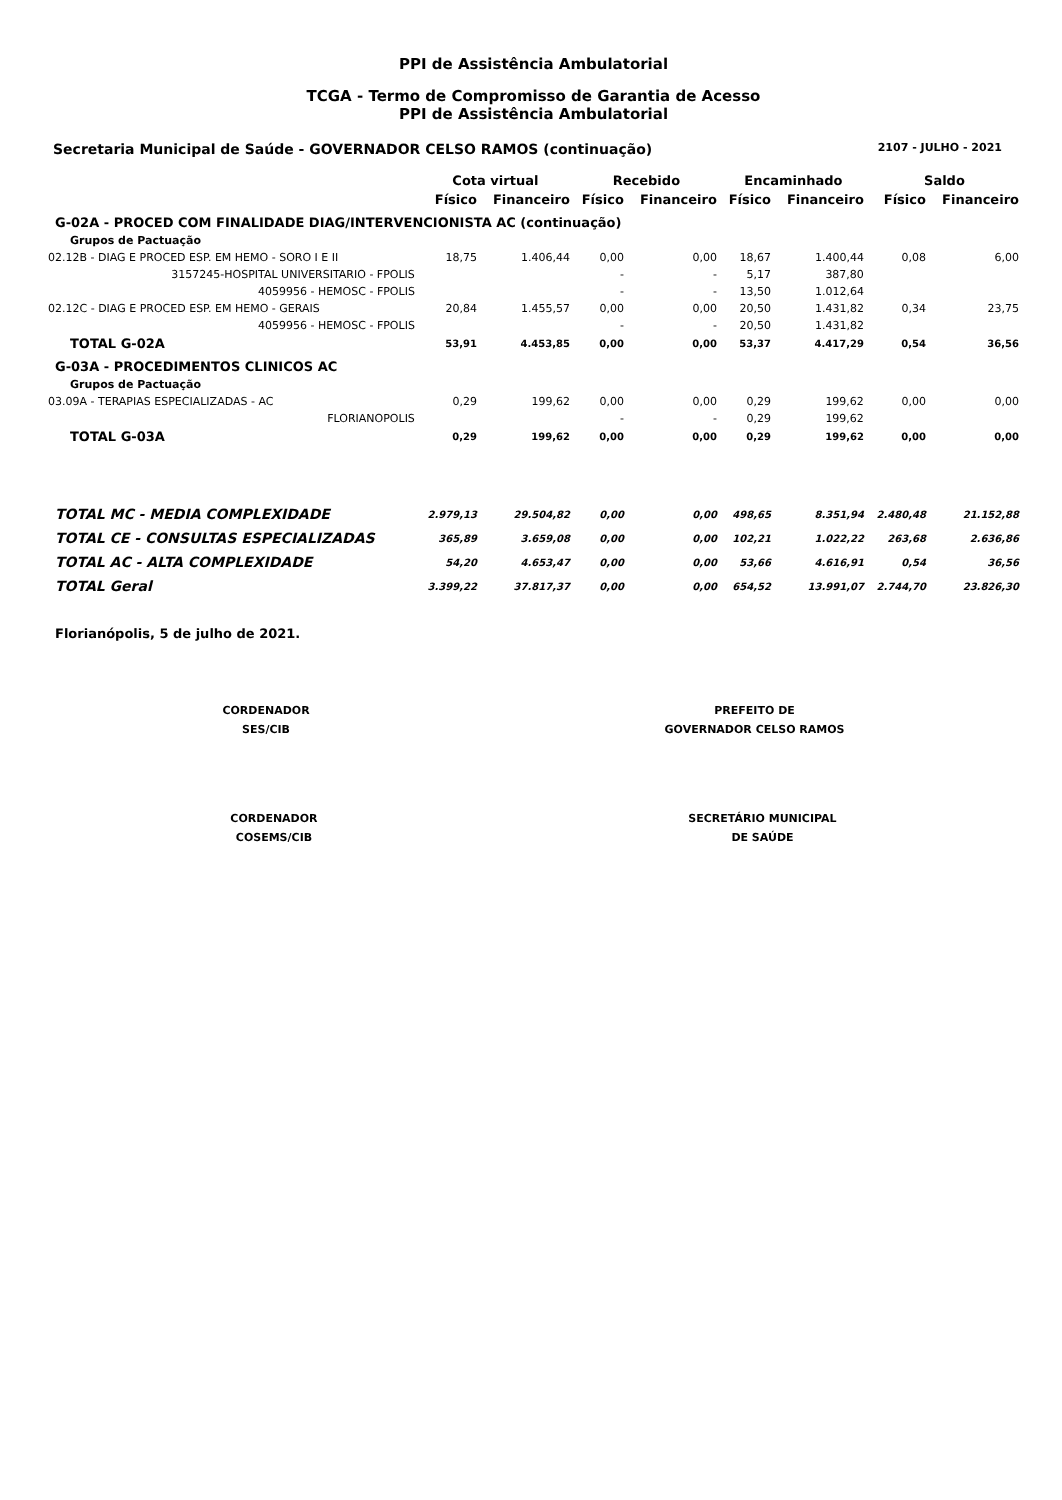PPI de Assistência Ambulatorial
TCGA - Termo de Compromisso de Garantia de Acesso
PPI de Assistência Ambulatorial
Secretaria Municipal de Saúde - GOVERNADOR CELSO RAMOS (continuação) 2107 - JULHO - 2021
| | Cota virtual | | Recebido | | Encaminhado | | Saldo | |
| --- | --- | --- | --- | --- | --- | --- | --- | --- |
| | Físico | Financeiro | Físico | Financeiro | Físico | Financeiro | Físico | Financeiro |
| G-02A - PROCED COM FINALIDADE DIAG/INTERVENCIONISTA AC (continuação) | | | | | | | | |
| Grupos de Pactuação | | | | | | | | |
| 02.12B - DIAG E PROCED ESP. EM HEMO - SORO I E II | 18,75 | 1.406,44 | 0,00 | 0,00 | 18,67 | 1.400,44 | 0,08 | 6,00 |
| 3157245-HOSPITAL UNIVERSITARIO - FPOLIS | | | - | - | 5,17 | 387,80 | | |
| 4059956 - HEMOSC - FPOLIS | | | - | - | 13,50 | 1.012,64 | | |
| 02.12C - DIAG E PROCED ESP. EM HEMO - GERAIS | 20,84 | 1.455,57 | 0,00 | 0,00 | 20,50 | 1.431,82 | 0,34 | 23,75 |
| 4059956 - HEMOSC - FPOLIS | | | - | - | 20,50 | 1.431,82 | | |
| TOTAL G-02A | 53,91 | 4.453,85 | 0,00 | 0,00 | 53,37 | 4.417,29 | 0,54 | 36,56 |
| G-03A - PROCEDIMENTOS CLINICOS AC | | | | | | | | |
| Grupos de Pactuação | | | | | | | | |
| 03.09A - TERAPIAS ESPECIALIZADAS - AC | 0,29 | 199,62 | 0,00 | 0,00 | 0,29 | 199,62 | 0,00 | 0,00 |
| FLORIANOPOLIS | | | - | - | 0,29 | 199,62 | | |
| TOTAL G-03A | 0,29 | 199,62 | 0,00 | 0,00 | 0,29 | 199,62 | 0,00 | 0,00 |
| TOTAL MC - MEDIA COMPLEXIDADE | 2.979,13 | 29.504,82 | 0,00 | 0,00 | 498,65 | 8.351,94 | 2.480,48 | 21.152,88 |
| TOTAL CE - CONSULTAS ESPECIALIZADAS | 365,89 | 3.659,08 | 0,00 | 0,00 | 102,21 | 1.022,22 | 263,68 | 2.636,86 |
| TOTAL AC - ALTA COMPLEXIDADE | 54,20 | 4.653,47 | 0,00 | 0,00 | 53,66 | 4.616,91 | 0,54 | 36,56 |
| TOTAL Geral | 3.399,22 | 37.817,37 | 0,00 | 0,00 | 654,52 | 13.991,07 | 2.744,70 | 23.826,30 |
Florianópolis, 5 de julho de 2021.
CORDENADOR
SES/CIB
PREFEITO DE
GOVERNADOR CELSO RAMOS
CORDENADOR
COSEMS/CIB
SECRETÁRIO MUNICIPAL
DE SAÚDE